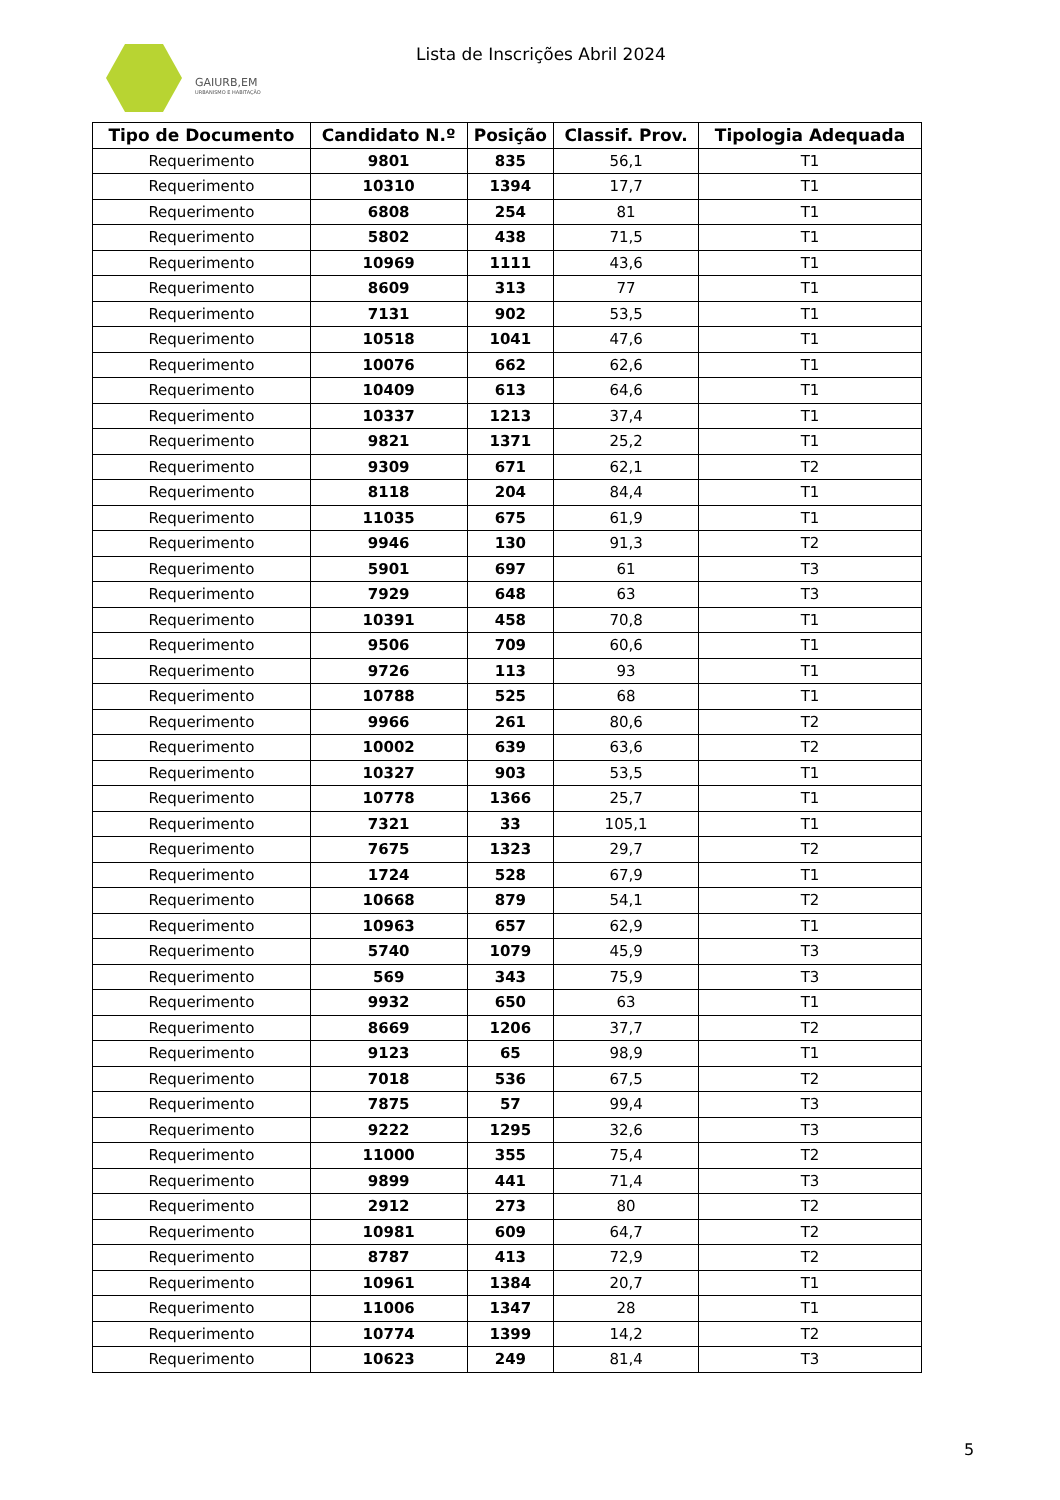GAIURB,EM
URBANISMO E HABITAÇÃO
Lista de Inscrições Abril 2024
| Tipo de Documento | Candidato N.º | Posição | Classif. Prov. | Tipologia Adequada |
| --- | --- | --- | --- | --- |
| Requerimento | 9801 | 835 | 56,1 | T1 |
| Requerimento | 10310 | 1394 | 17,7 | T1 |
| Requerimento | 6808 | 254 | 81 | T1 |
| Requerimento | 5802 | 438 | 71,5 | T1 |
| Requerimento | 10969 | 1111 | 43,6 | T1 |
| Requerimento | 8609 | 313 | 77 | T1 |
| Requerimento | 7131 | 902 | 53,5 | T1 |
| Requerimento | 10518 | 1041 | 47,6 | T1 |
| Requerimento | 10076 | 662 | 62,6 | T1 |
| Requerimento | 10409 | 613 | 64,6 | T1 |
| Requerimento | 10337 | 1213 | 37,4 | T1 |
| Requerimento | 9821 | 1371 | 25,2 | T1 |
| Requerimento | 9309 | 671 | 62,1 | T2 |
| Requerimento | 8118 | 204 | 84,4 | T1 |
| Requerimento | 11035 | 675 | 61,9 | T1 |
| Requerimento | 9946 | 130 | 91,3 | T2 |
| Requerimento | 5901 | 697 | 61 | T3 |
| Requerimento | 7929 | 648 | 63 | T3 |
| Requerimento | 10391 | 458 | 70,8 | T1 |
| Requerimento | 9506 | 709 | 60,6 | T1 |
| Requerimento | 9726 | 113 | 93 | T1 |
| Requerimento | 10788 | 525 | 68 | T1 |
| Requerimento | 9966 | 261 | 80,6 | T2 |
| Requerimento | 10002 | 639 | 63,6 | T2 |
| Requerimento | 10327 | 903 | 53,5 | T1 |
| Requerimento | 10778 | 1366 | 25,7 | T1 |
| Requerimento | 7321 | 33 | 105,1 | T1 |
| Requerimento | 7675 | 1323 | 29,7 | T2 |
| Requerimento | 1724 | 528 | 67,9 | T1 |
| Requerimento | 10668 | 879 | 54,1 | T2 |
| Requerimento | 10963 | 657 | 62,9 | T1 |
| Requerimento | 5740 | 1079 | 45,9 | T3 |
| Requerimento | 569 | 343 | 75,9 | T3 |
| Requerimento | 9932 | 650 | 63 | T1 |
| Requerimento | 8669 | 1206 | 37,7 | T2 |
| Requerimento | 9123 | 65 | 98,9 | T1 |
| Requerimento | 7018 | 536 | 67,5 | T2 |
| Requerimento | 7875 | 57 | 99,4 | T3 |
| Requerimento | 9222 | 1295 | 32,6 | T3 |
| Requerimento | 11000 | 355 | 75,4 | T2 |
| Requerimento | 9899 | 441 | 71,4 | T3 |
| Requerimento | 2912 | 273 | 80 | T2 |
| Requerimento | 10981 | 609 | 64,7 | T2 |
| Requerimento | 8787 | 413 | 72,9 | T2 |
| Requerimento | 10961 | 1384 | 20,7 | T1 |
| Requerimento | 11006 | 1347 | 28 | T1 |
| Requerimento | 10774 | 1399 | 14,2 | T2 |
| Requerimento | 10623 | 249 | 81,4 | T3 |
5